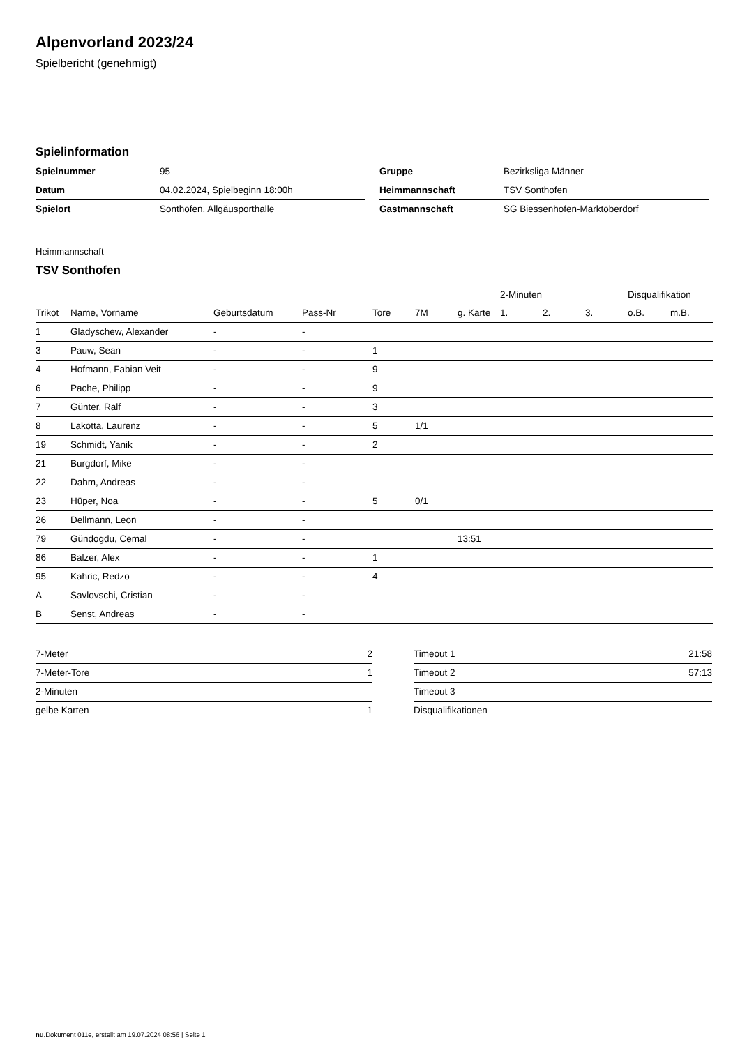Alpenvorland 2023/24
Spielbericht (genehmigt)
Spielinformation
| Spielnummer | 95 |
| Datum | 04.02.2024, Spielbeginn 18:00h |
| Spielort | Sonthofen, Allgäusporthalle |
| Gruppe | Bezirksliga Männer |
| Heimmannschaft | TSV Sonthofen |
| Gastmannschaft | SG Biessenhofen-Marktoberdorf |
Heimmannschaft
TSV Sonthofen
| | | | | | | | 2-Minuten | | | Disqualifikation | |
| --- | --- | --- | --- | --- | --- | --- | --- | --- | --- | --- | --- |
| Trikot | Name, Vorname | Geburtsdatum | Pass-Nr | Tore | 7M | g. Karte | 1. | 2. | 3. | o.B. | m.B. |
| 1 | Gladyschew, Alexander | - | - | | | | | | | | |
| 3 | Pauw, Sean | - | - | 1 | | | | | | | |
| 4 | Hofmann, Fabian Veit | - | - | 9 | | | | | | | |
| 6 | Pache, Philipp | - | - | 9 | | | | | | | |
| 7 | Günter, Ralf | - | - | 3 | | | | | | | |
| 8 | Lakotta, Laurenz | - | - | 5 | 1/1 | | | | | | |
| 19 | Schmidt, Yanik | - | - | 2 | | | | | | | |
| 21 | Burgdorf, Mike | - | - | | | | | | | | |
| 22 | Dahm, Andreas | - | - | | | | | | | | |
| 23 | Hüper, Noa | - | - | 5 | 0/1 | | | | | | |
| 26 | Dellmann, Leon | - | - | | | | | | | | |
| 79 | Gündogdu, Cemal | - | - | | | 13:51 | | | | | |
| 86 | Balzer, Alex | - | - | 1 | | | | | | | |
| 95 | Kahric, Redzo | - | - | 4 | | | | | | | |
| A | Savlovschi, Cristian | - | - | | | | | | | | |
| B | Senst, Andreas | - | - | | | | | | | | |
| 7-Meter | 2 |
| 7-Meter-Tore | 1 |
| 2-Minuten | |
| gelbe Karten | 1 |
| Timeout 1 | 21:58 |
| Timeout 2 | 57:13 |
| Timeout 3 | |
| Disqualifikationen | |
nu.Dokument 011e, erstellt am 19.07.2024 08:56 | Seite 1